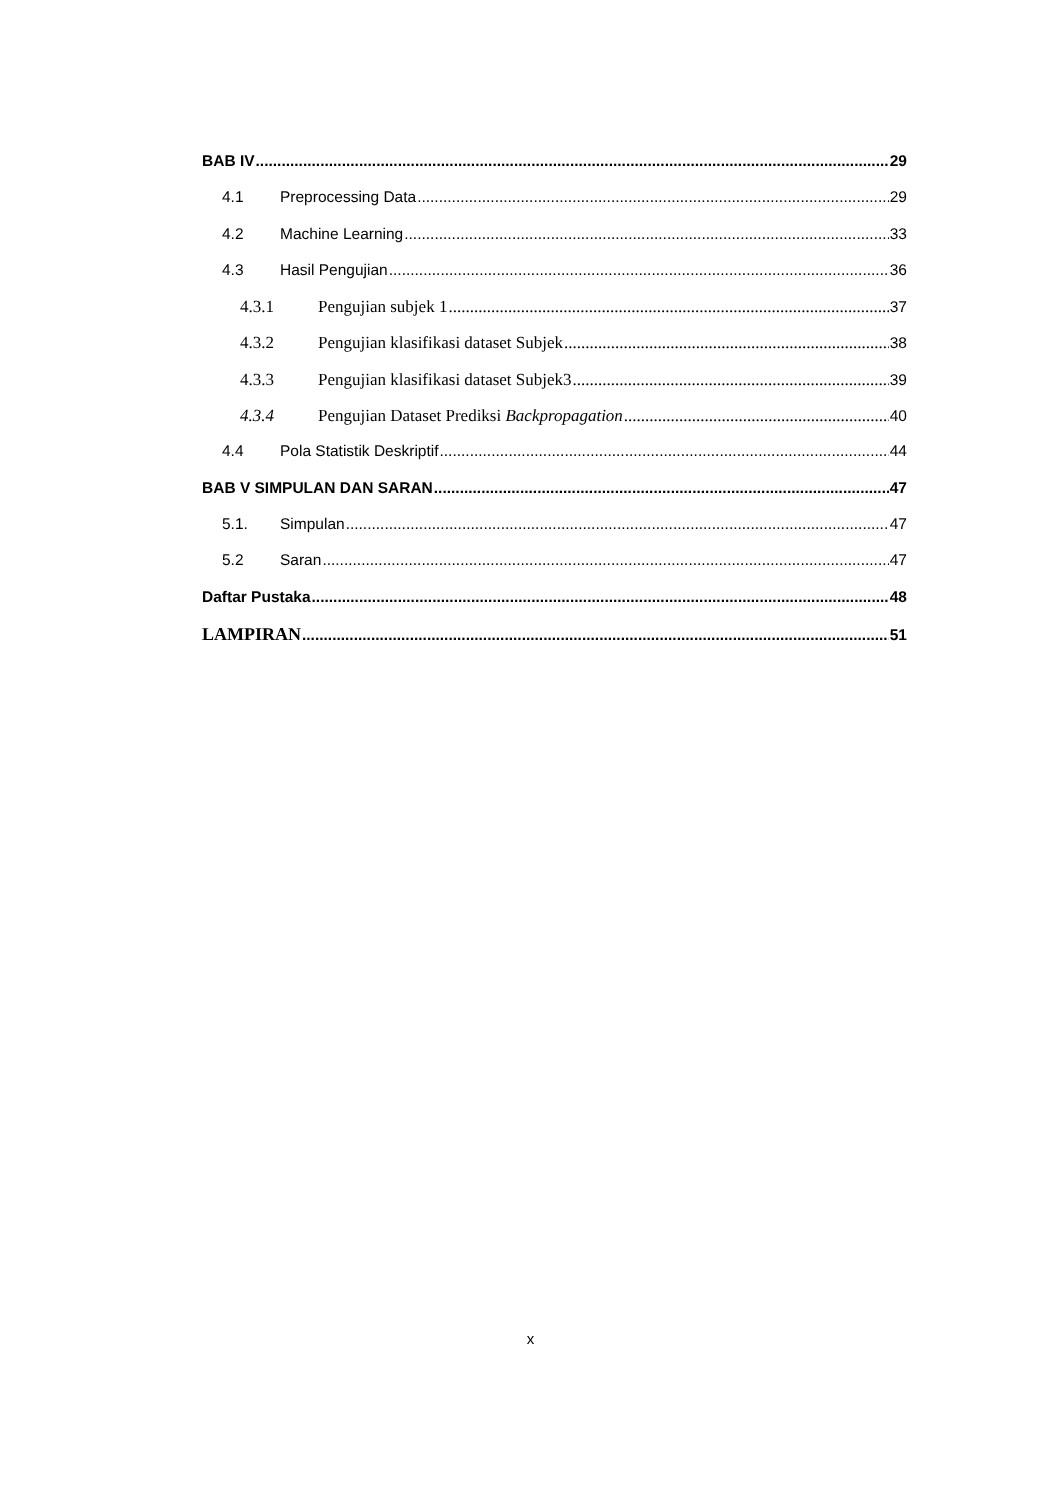BAB IV 29
4.1 Preprocessing Data 29
4.2 Machine Learning 33
4.3 Hasil Pengujian 36
4.3.1 Pengujian subjek 1 37
4.3.2 Pengujian klasifikasi dataset Subjek 38
4.3.3 Pengujian klasifikasi dataset Subjek3 39
4.3.4 Pengujian Dataset Prediksi Backpropagation 40
4.4 Pola Statistik Deskriptif 44
BAB V SIMPULAN DAN SARAN 47
5.1. Simpulan 47
5.2 Saran 47
Daftar Pustaka 48
LAMPIRAN 51
x